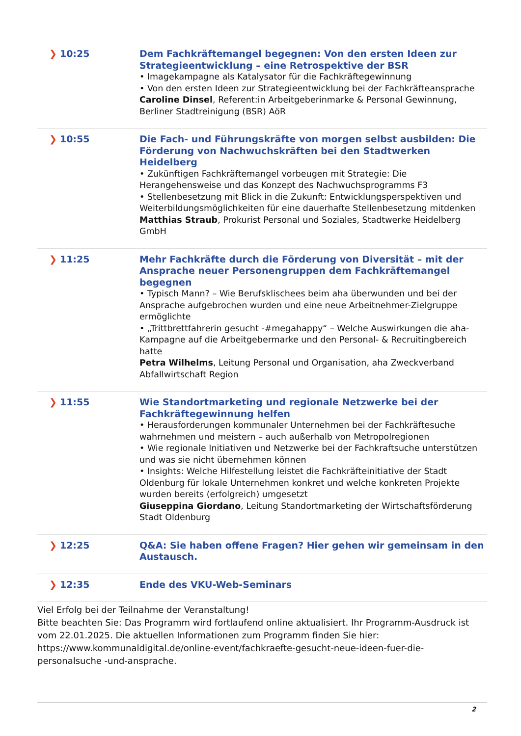| ❯ 10:25 | Dem Fachkräftemangel begegnen: Von den ersten Ideen zur Strategieentwicklung – eine Retrospektive der BSR • Imagekampagne als Katalysator für die Fachkräftegewinnung • Von den ersten Ideen zur Strategieentwicklung bei der Fachkräfteansprache Caroline Dinsel , Referent:in Arbeitgeberinmarke & Personal Gewinnung, Berliner Stadtreinigung (BSR) AöR |
| ❯ 10:55 | Die Fach- und Führungskräfte von morgen selbst ausbilden: Die Förderung von Nachwuchskräften bei den Stadtwerken Heidelberg • Zukünftigen Fachkräftemangel vorbeugen mit Strategie: Die Herangehensweise und das Konzept des Nachwuchsprogramms F3 • Stellenbesetzung mit Blick in die Zukunft: Entwicklungsperspektiven und Weiterbildungsmöglichkeiten für eine dauerhafte Stellenbesetzung mitdenken Matthias Straub , Prokurist Personal und Soziales, Stadtwerke Heidelberg GmbH |
| ❯ 11:25 | Mehr Fachkräfte durch die Förderung von Diversität – mit der Ansprache neuer Personengruppen dem Fachkräftemangel begegnen • Typisch Mann? – Wie Berufsklischees beim aha überwunden und bei der Ansprache aufgebrochen wurden und eine neue Arbeitnehmer-Zielgruppe ermöglichte • „Trittbrettfahrerin gesucht -#megahappy“ – Welche Auswirkungen die aha-Kampagne auf die Arbeitgebermarke und den Personal- & Recruitingbereich hatte Petra Wilhelms , Leitung Personal und Organisation, aha Zweckverband Abfallwirtschaft Region |
| ❯ 11:55 | Wie Standortmarketing und regionale Netzwerke bei der Fachkräftegewinnung helfen • Herausforderungen kommunaler Unternehmen bei der Fachkräftesuche wahrnehmen und meistern – auch außerhalb von Metropolregionen • Wie regionale Initiativen und Netzwerke bei der Fachkraftsuche unterstützen und was sie nicht übernehmen können • Insights: Welche Hilfestellung leistet die Fachkräfteinitiative der Stadt Oldenburg für lokale Unternehmen konkret und welche konkreten Projekte wurden bereits (erfolgreich) umgesetzt Giuseppina Giordano , Leitung Standortmarketing der Wirtschaftsförderung Stadt Oldenburg |
| ❯ 12:25 | Q&A: Sie haben offene Fragen? Hier gehen wir gemeinsam in den Austausch. |
| ❯ 12:35 | Ende des VKU-Web-Seminars |
Viel Erfolg bei der Teilnahme der Veranstaltung!
Bitte beachten Sie: Das Programm wird fortlaufend online aktualisiert. Ihr Programm-Ausdruck ist vom 22.01.2025. Die aktuellen Informationen zum Programm finden Sie hier: https://www.kommunaldigital.de/online-event/fachkraefte-gesucht-neue-ideen-fuer-die-personalsuche -und-ansprache.
2